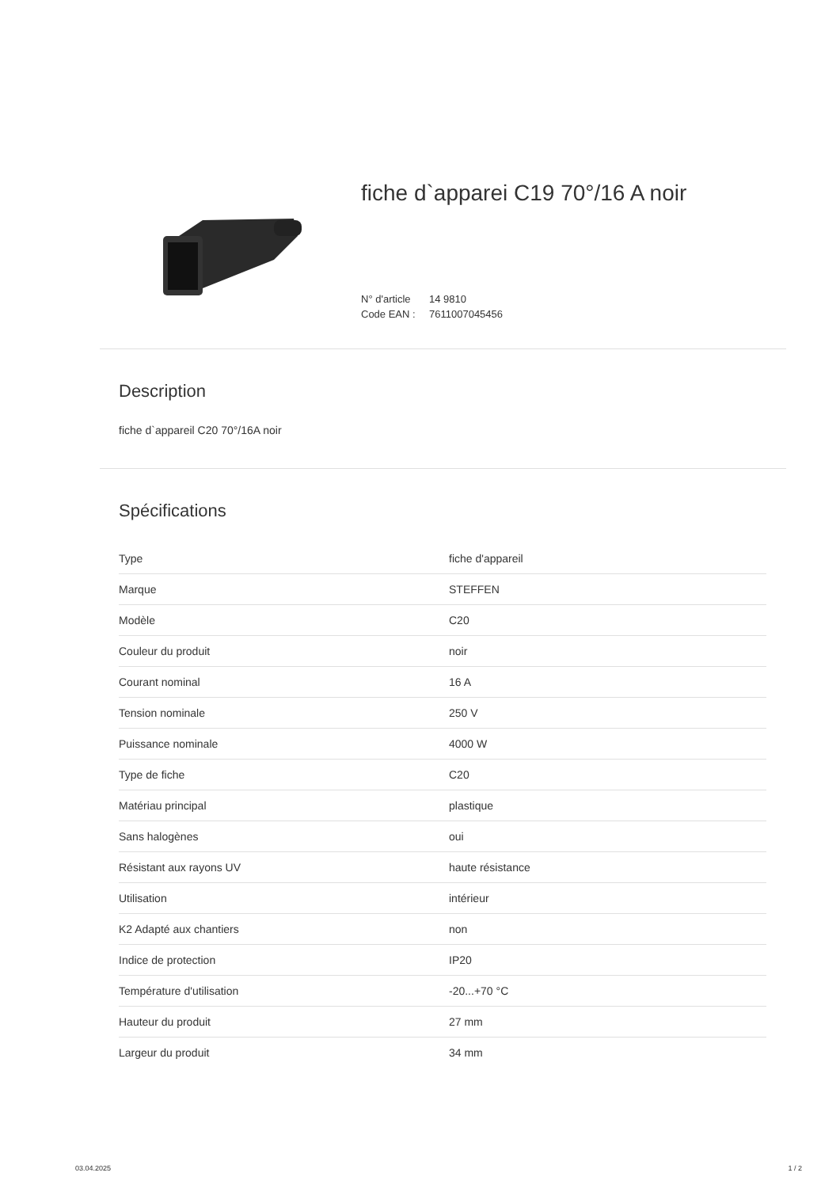fiche d`apparei C19 70°/16 A noir
N° d'article 14 9810
Code EAN : 7611007045456
Description
fiche d`appareil C20 70°/16A noir
Spécifications
| Type | fiche d'appareil |
| Marque | STEFFEN |
| Modèle | C20 |
| Couleur du produit | noir |
| Courant nominal | 16 A |
| Tension nominale | 250 V |
| Puissance nominale | 4000 W |
| Type de fiche | C20 |
| Matériau principal | plastique |
| Sans halogènes | oui |
| Résistant aux rayons UV | haute résistance |
| Utilisation | intérieur |
| K2 Adapté aux chantiers | non |
| Indice de protection | IP20 |
| Température d'utilisation | -20...+70 °C |
| Hauteur du produit | 27 mm |
| Largeur du produit | 34 mm |
03.04.2025 1 / 2